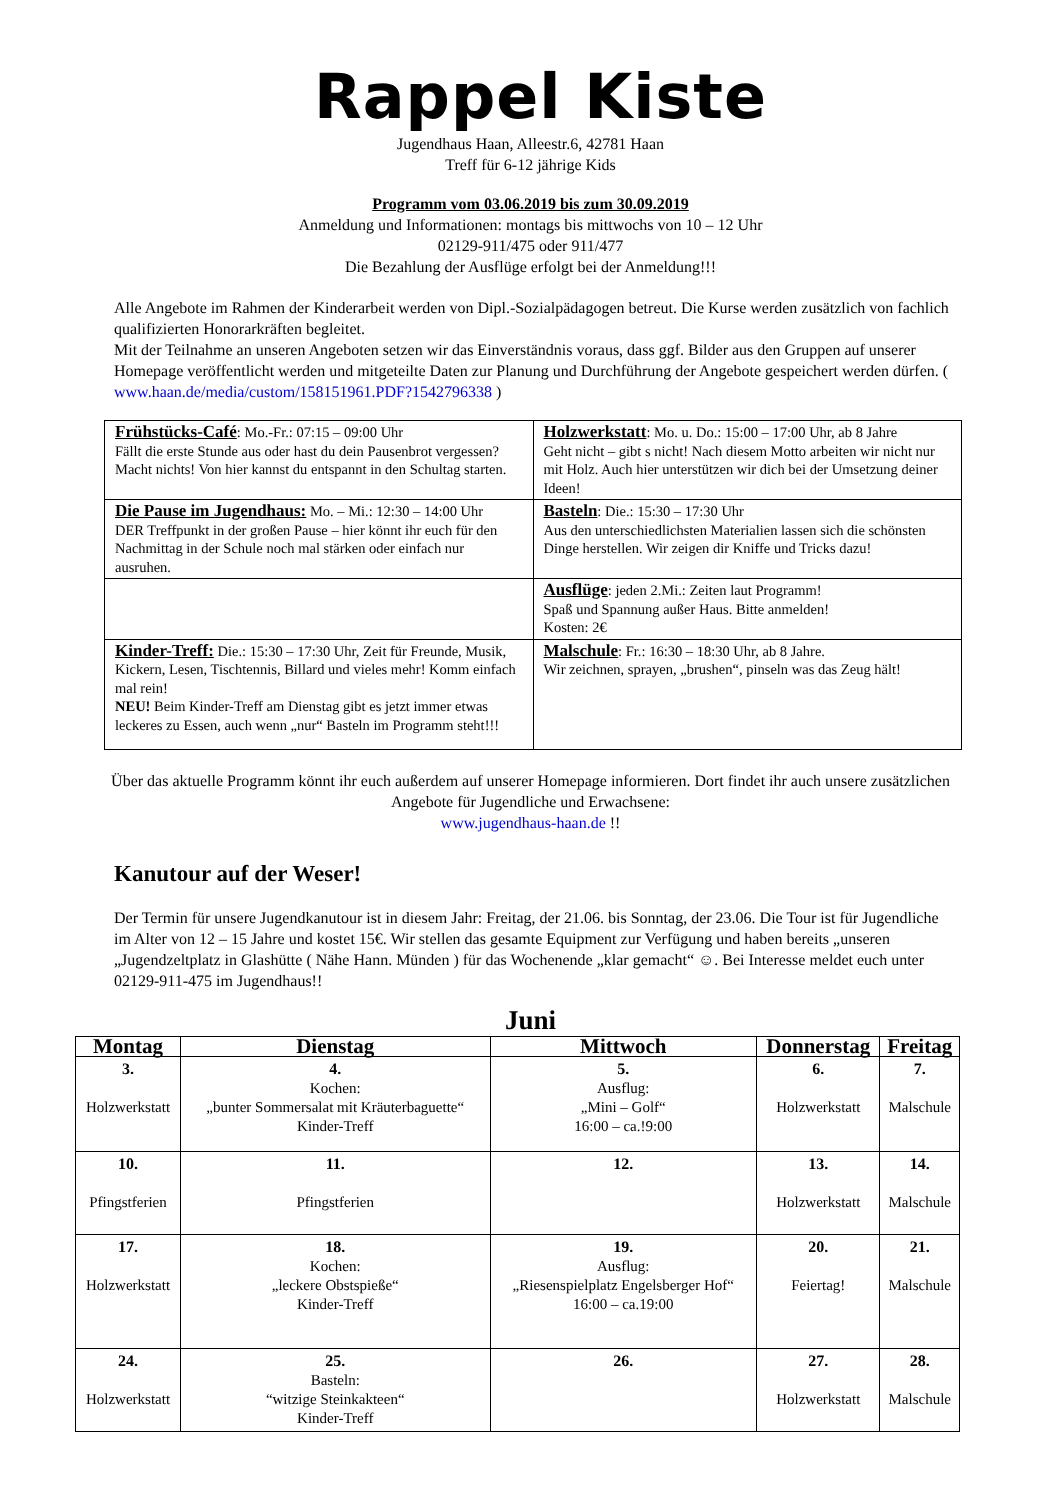Rappel Kiste
Jugendhaus Haan, Alleestr.6, 42781 Haan
Treff für 6-12 jährige Kids
Programm vom 03.06.2019 bis zum 30.09.2019
Anmeldung und Informationen: montags bis mittwochs von 10 – 12 Uhr
02129-911/475 oder 911/477
Die Bezahlung der Ausflüge erfolgt bei der Anmeldung!!!
Alle Angebote im Rahmen der Kinderarbeit werden von Dipl.-Sozialpädagogen betreut. Die Kurse werden zusätzlich von fachlich qualifizierten Honorarkräften begleitet.
Mit der Teilnahme an unseren Angeboten setzen wir das Einverständnis voraus, dass ggf. Bilder aus den Gruppen auf unserer Homepage veröffentlicht werden und mitgeteilte Daten zur Planung und Durchführung der Angebote gespeichert werden dürfen. ( www.haan.de/media/custom/158151961.PDF?1542796338 )
| Frühstücks-Café : Mo.-Fr.: 07:15 – 09:00 Uhr Fällt die erste Stunde aus oder hast du dein Pausenbrot vergessen? Macht nichts! Von hier kannst du entspannt in den Schultag starten. | Holzwerkstatt : Mo. u. Do.: 15:00 – 17:00 Uhr, ab 8 Jahre Geht nicht – gibt s nicht! Nach diesem Motto arbeiten wir nicht nur mit Holz. Auch hier unterstützen wir dich bei der Umsetzung deiner Ideen! |
| Die Pause im Jugendhaus: Mo. – Mi.: 12:30 – 14:00 Uhr DER Treffpunkt in der großen Pause – hier könnt ihr euch für den Nachmittag in der Schule noch mal stärken oder einfach nur ausruhen. | Basteln : Die.: 15:30 – 17:30 Uhr Aus den unterschiedlichsten Materialien lassen sich die schönsten Dinge herstellen. Wir zeigen dir Kniffe und Tricks dazu! |
| | Ausflüge : jeden 2.Mi.: Zeiten laut Programm! Spaß und Spannung außer Haus. Bitte anmelden! Kosten: 2€ |
| Kinder-Treff: Die.: 15:30 – 17:30 Uhr, Zeit für Freunde, Musik, Kickern, Lesen, Tischtennis, Billard und vieles mehr! Komm einfach mal rein! NEU! Beim Kinder-Treff am Dienstag gibt es jetzt immer etwas leckeres zu Essen, auch wenn „nur“ Basteln im Programm steht!!! | Malschule : Fr.: 16:30 – 18:30 Uhr, ab 8 Jahre. Wir zeichnen, sprayen, „brushen“, pinseln was das Zeug hält! |
Über das aktuelle Programm könnt ihr euch außerdem auf unserer Homepage informieren. Dort findet ihr auch unsere zusätzlichen Angebote für Jugendliche und Erwachsene:
www.jugendhaus-haan.de !!
Kanutour auf der Weser!
Der Termin für unsere Jugendkanutour ist in diesem Jahr: Freitag, der 21.06. bis Sonntag, der 23.06. Die Tour ist für Jugendliche im Alter von 12 – 15 Jahre und kostet 15€. Wir stellen das gesamte Equipment zur Verfügung und haben bereits „unseren „Jugendzeltplatz in Glashütte ( Nähe Hann. Münden ) für das Wochenende „klar gemacht“ ☺. Bei Interesse meldet euch unter 02129-911-475 im Jugendhaus!!
Juni
| Montag | Dienstag | Mittwoch | Donnerstag | Freitag |
| --- | --- | --- | --- | --- |
| 3. Holzwerkstatt | 4. Kochen: „bunter Sommersalat mit Kräuterbaguette“ Kinder-Treff | 5. Ausflug: „Mini – Golf“ 16:00 – ca.!9:00 | 6. Holzwerkstatt | 7. Malschule |
| 10. Pfingstferien | 11. Pfingstferien | 12. | 13. Holzwerkstatt | 14. Malschule |
| 17. Holzwerkstatt | 18. Kochen: „leckere Obstspieße“ Kinder-Treff | 19. Ausflug: „Riesenspielplatz Engelsberger Hof“ 16:00 – ca.19:00 | 20. Feiertag! | 21. Malschule |
| 24. Holzwerkstatt | 25. Basteln: “witzige Steinkakteen“ Kinder-Treff | 26. | 27. Holzwerkstatt | 28. Malschule |